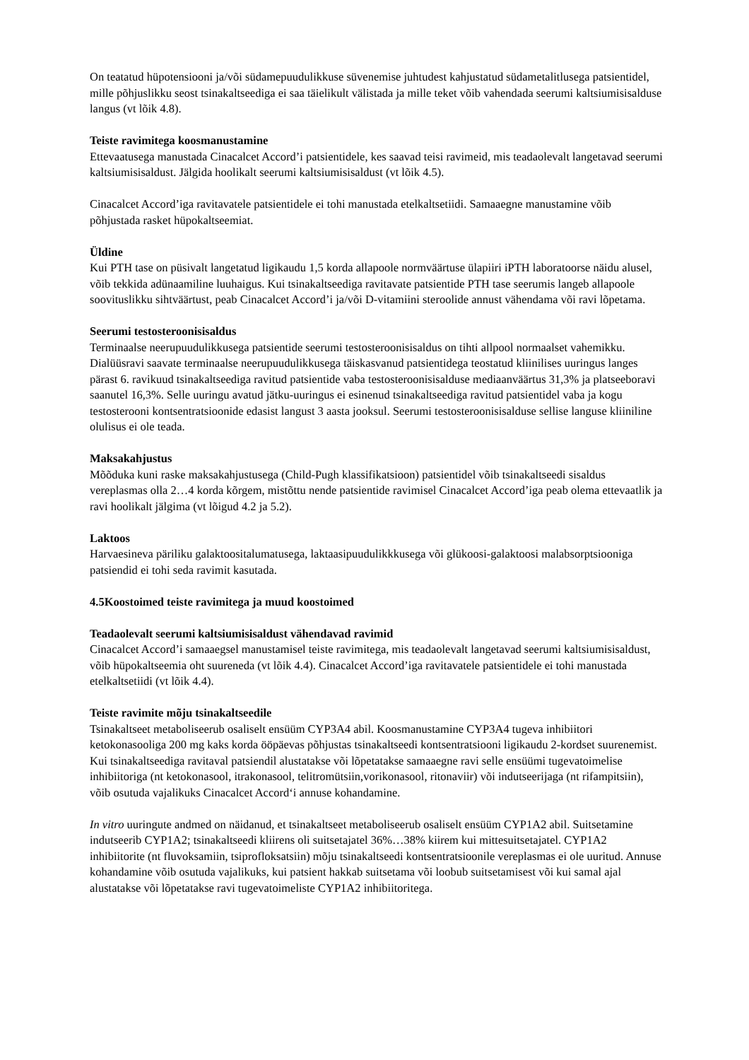On teatatud hüpotensiooni ja/või südamepuudulikkuse süvenemise juhtudest kahjustatud südametalitlusega patsientidel, mille põhjuslikku seost tsinakaltseediga ei saa täielikult välistada ja mille teket võib vahendada seerumi kaltsiumisisalduse langus (vt lõik 4.8).
Teiste ravimitega koosmanustamine
Ettevaatusega manustada Cinacalcet Accord’i patsientidele, kes saavad teisi ravimeid, mis teadaolevalt langetavad seerumi kaltsiumisisaldust. Jälgida hoolikalt seerumi kaltsiumisisaldust (vt lõik 4.5).
Cinacalcet Accord’iga ravitavatele patsientidele ei tohi manustada etelkaltsetiidi. Samaaegne manustamine võib põhjustada rasket hüpokaltseemiat.
Üldine
Kui PTH tase on püsivalt langetatud ligikaudu 1,5 korda allapoole normväärtuse ülapiiri iPTH laboratoorse näidu alusel, võib tekkida adünaamiline luuhaigus. Kui tsinakaltseediga ravitavate patsientide PTH tase seerumis langeb allapoole soovituslikku sihtväärtust, peab Cinacalcet Accord’i ja/või D-vitamiini steroolide annust vähendama või ravi lõpetama.
Seerumi testosteroonisisaldus
Terminaalse neerupuudulikkusega patsientide seerumi testosteroonisisaldus on tihti allpool normaalset vahemikku. Dialüüsravi saavate terminaalse neerupuudulikkusega täiskasvanud patsientidega teostatud kliinilises uuringus langes pärast 6. ravikuud tsinakaltseediga ravitud patsientide vaba testosteroonisisalduse mediaanväärtus 31,3% ja platseeboravi saanutel 16,3%. Selle uuringu avatud jätku-uuringus ei esinenud tsinakaltseediga ravitud patsientidel vaba ja kogu testosterooni kontsentratsioonide edasist langust 3 aasta jooksul. Seerumi testosteroonisisalduse sellise languse kliiniline olulisus ei ole teada.
Maksakahjustus
Mõõduka kuni raske maksakahjustusega (Child-Pugh klassifikatsioon) patsientidel võib tsinakaltseedi sisaldus vereplasmas olla 2…4 korda kõrgem, mistõttu nende patsientide ravimisel Cinacalcet Accord’iga peab olema ettevaatlik ja ravi hoolikalt jälgima (vt lõigud 4.2 ja 5.2).
Laktoos
Harvaesineva päriliku galaktoositalumatusega, laktaasipuudulikkkusega või glükoosi-galaktoosi malabsorptsiooniga patsiendid ei tohi seda ravimit kasutada.
4.5 Koostoimed teiste ravimitega ja muud koostoimed
Teadaolevalt seerumi kaltsiumisisaldust vähendavad ravimid
Cinacalcet Accord’i samaaegsel manustamisel teiste ravimitega, mis teadaolevalt langetavad seerumi kaltsiumisisaldust, võib hüpokaltseemia oht suureneda (vt lõik 4.4). Cinacalcet Accord’iga ravitavatele patsientidele ei tohi manustada etelkaltsetiidi (vt lõik 4.4).
Teiste ravimite mõju tsinakaltseedile
Tsinakaltseet metaboliseerub osaliselt ensüüm CYP3A4 abil. Koosmanustamine CYP3A4 tugeva inhibiitori ketokonasooliga 200 mg kaks korda ööpäevas põhjustas tsinakaltseedi kontsentratsiooni ligikaudu 2-kordset suurenemist. Kui tsinakaltseediga ravitaval patsiendil alustatakse või lõpetatakse samaaegne ravi selle ensüümi tugevatoimelise inhibiitoriga (nt ketokonasool, itrakonasool, telitromütsiin,vorikonasool, ritonaviir) või indutseerijaga (nt rifampitsiin), võib osutuda vajalikuks Cinacalcet Accord‘i annuse kohandamine.
In vitro uuringute andmed on näidanud, et tsinakaltseet metaboliseerub osaliselt ensüüm CYP1A2 abil. Suitsetamine indutseerib CYP1A2; tsinakaltseedi kliirens oli suitsetajatel 36%…38% kiirem kui mittesuitsetajatel. CYP1A2 inhibiitorite (nt fluvoksamiin, tsiprofloksatsiin) mõju tsinakaltseedi kontsentratsioonile vereplasmas ei ole uuritud. Annuse kohandamine võib osutuda vajalikuks, kui patsient hakkab suitsetama või loobub suitsetamisest või kui samal ajal alustatakse või lõpetatakse ravi tugevatoimeliste CYP1A2 inhibiitoritega.